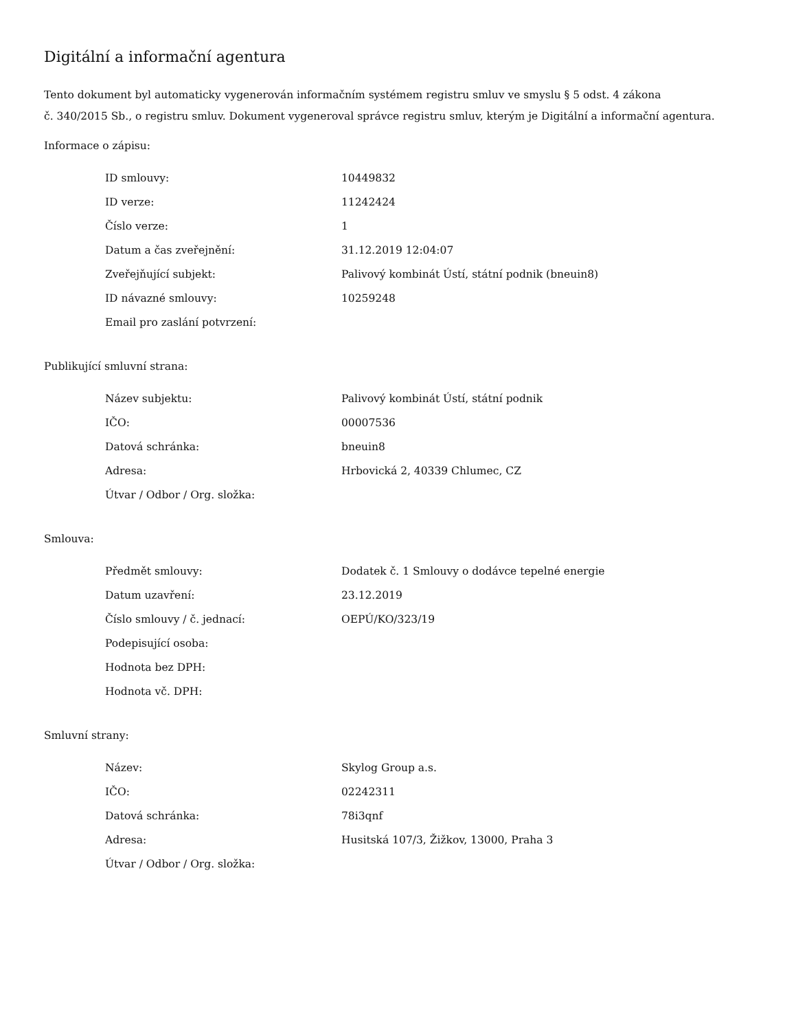Digitální a informační agentura
Tento dokument byl automaticky vygenerován informačním systémem registru smluv ve smyslu § 5 odst. 4 zákona
č. 340/2015 Sb., o registru smluv. Dokument vygeneroval správce registru smluv, kterým je Digitální a informační agentura.
Informace o zápisu:
| ID smlouvy: | 10449832 |
| ID verze: | 11242424 |
| Číslo verze: | 1 |
| Datum a čas zveřejnění: | 31.12.2019 12:04:07 |
| Zveřejňující subjekt: | Palivový kombinát Ústí, státní podnik (bneuin8) |
| ID návazné smlouvy: | 10259248 |
| Email pro zaslání potvrzení: | |
Publikující smluvní strana:
| Název subjektu: | Palivový kombinát Ústí, státní podnik |
| IČO: | 00007536 |
| Datová schránka: | bneuin8 |
| Adresa: | Hrbovická 2, 40339 Chlumec, CZ |
| Útvar / Odbor / Org. složka: | |
Smlouva:
| Předmět smlouvy: | Dodatek č. 1 Smlouvy o dodávce tepelné energie |
| Datum uzavření: | 23.12.2019 |
| Číslo smlouvy / č. jednací: | OEPÚ/KO/323/19 |
| Podepisující osoba: | |
| Hodnota bez DPH: | |
| Hodnota vč. DPH: | |
Smluvní strany:
| Název: | Skylog Group a.s. |
| IČO: | 02242311 |
| Datová schránka: | 78i3qnf |
| Adresa: | Husitská 107/3, Žižkov, 13000, Praha 3 |
| Útvar / Odbor / Org. složka: | |